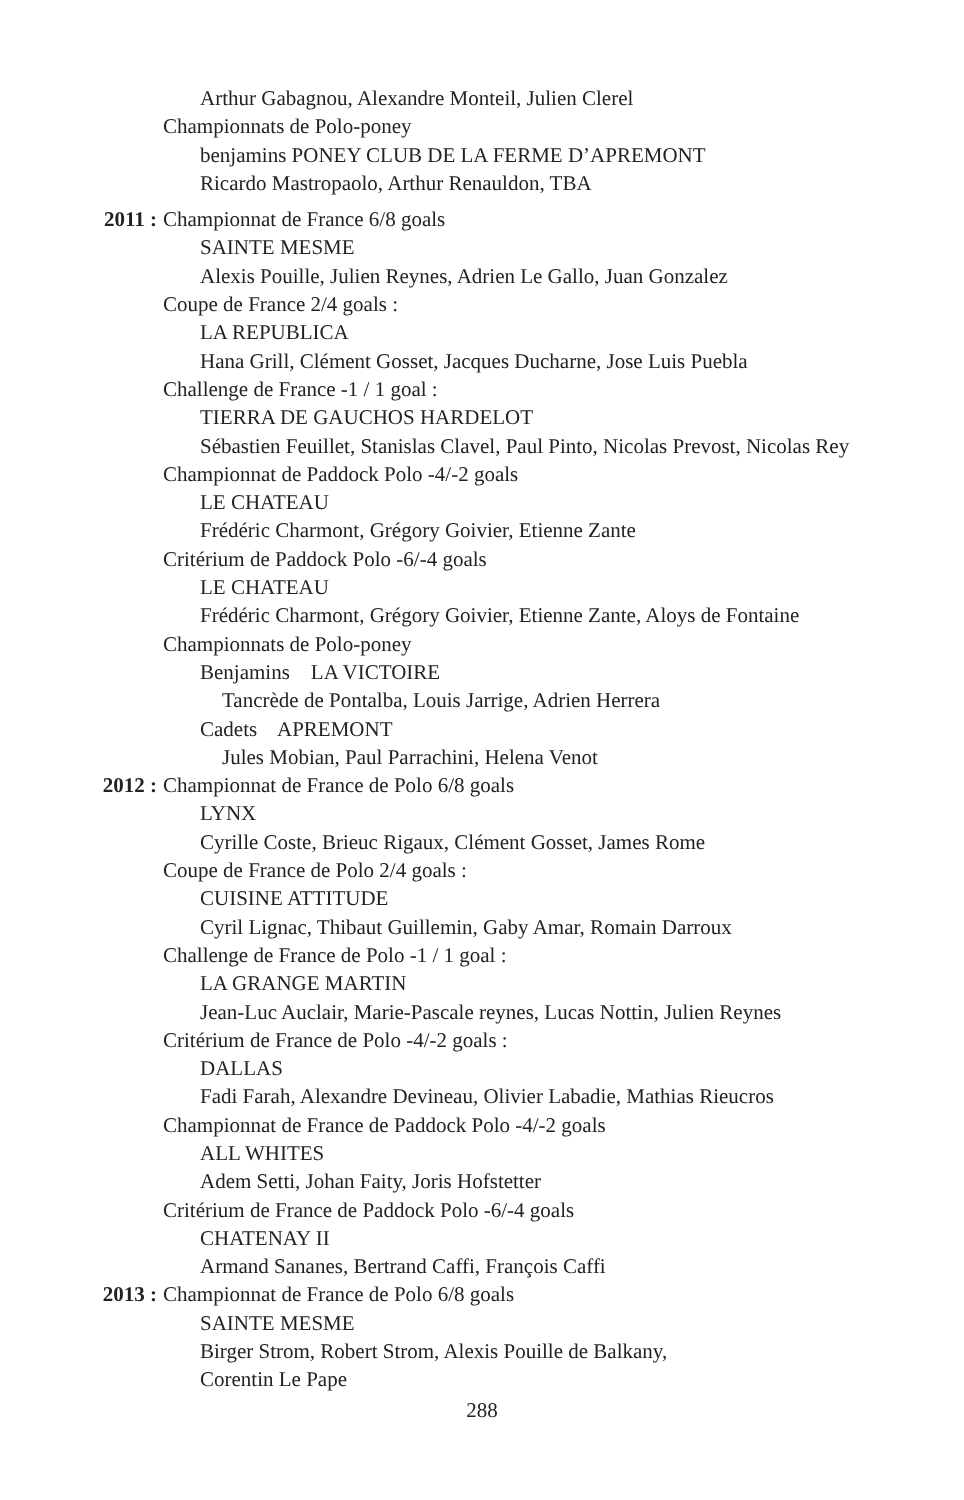Arthur Gabagnou, Alexandre Monteil, Julien Clerel
Championnats de Polo-poney
benjamins PONEY CLUB DE LA FERME D’APREMONT
Ricardo Mastropaolo, Arthur Renauldon, TBA
2011 : Championnat de France 6/8 goals
SAINTE MESME
Alexis Pouille, Julien Reynes, Adrien Le Gallo, Juan Gonzalez
Coupe de France 2/4 goals :
LA REPUBLICA
Hana Grill, Clément Gosset, Jacques Ducharne, Jose Luis Puebla
Challenge de France -1 / 1 goal :
TIERRA DE GAUCHOS HARDELOT
Sébastien Feuillet, Stanislas Clavel, Paul Pinto, Nicolas Prevost, Nicolas Rey
Championnat de Paddock Polo -4/-2 goals
LE CHATEAU
Frédéric Charmont, Grégory Goivier, Etienne Zante
Critérium de Paddock Polo -6/-4 goals
LE CHATEAU
Frédéric Charmont, Grégory Goivier, Etienne Zante, Aloys de Fontaine
Championnats de Polo-poney
Benjamins LA VICTOIRE
Tancrède de Pontalba, Louis Jarrige, Adrien Herrera
Cadets APREMONT
Jules Mobian, Paul Parrachini, Helena Venot
2012 : Championnat de France de Polo 6/8 goals
LYNX
Cyrille Coste, Brieuc Rigaux, Clément Gosset, James Rome
Coupe de France de Polo 2/4 goals :
CUISINE ATTITUDE
Cyril Lignac, Thibaut Guillemin, Gaby Amar, Romain Darroux
Challenge de France de Polo -1 / 1 goal :
LA GRANGE MARTIN
Jean-Luc Auclair, Marie-Pascale reynes, Lucas Nottin, Julien Reynes
Critérium de France de Polo -4/-2 goals :
DALLAS
Fadi Farah, Alexandre Devineau, Olivier Labadie, Mathias Rieucros
Championnat de France de Paddock Polo -4/-2 goals
ALL WHITES
Adem Setti, Johan Faity, Joris Hofstetter
Critérium de France de Paddock Polo -6/-4 goals
CHATENAY II
Armand Sananes, Bertrand Caffi, François Caffi
2013 : Championnat de France de Polo 6/8 goals
SAINTE MESME
Birger Strom, Robert Strom, Alexis Pouille de Balkany,
Corentin Le Pape
288